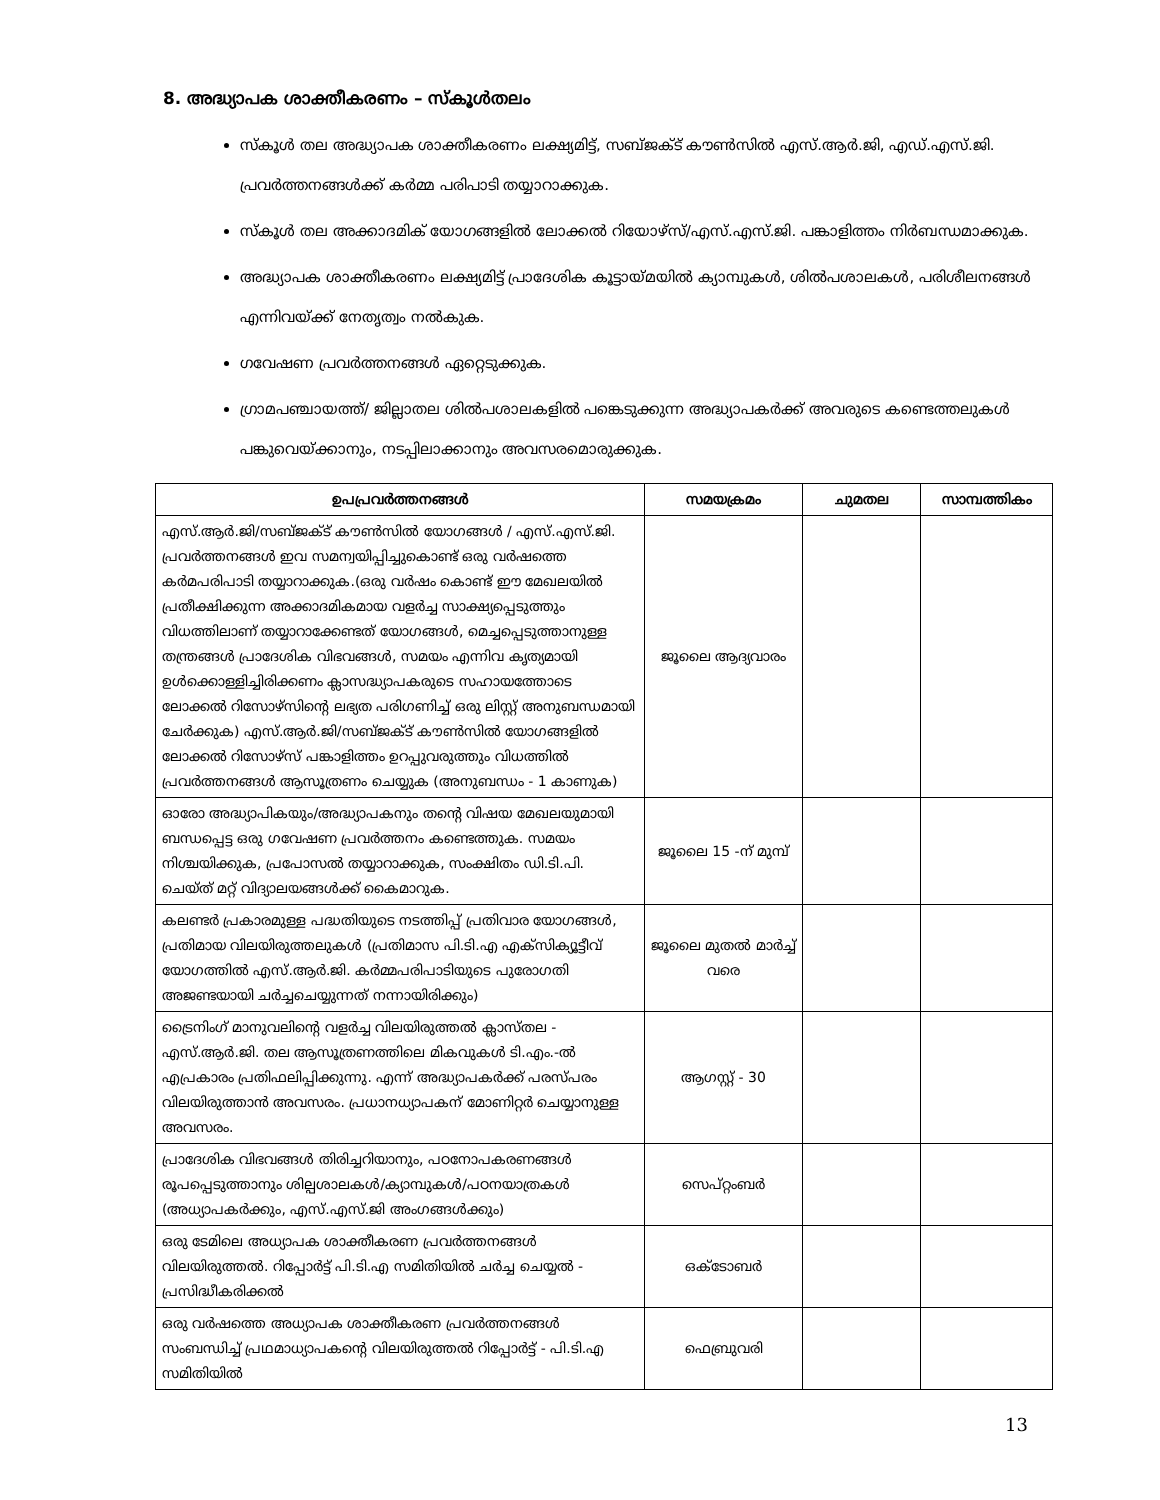8. അദ്ധ്യാപക ശാക്തീകരണം – സ്കൂൾതലം
സ്കൂൾ തല അദ്ധ്യാപക ശാക്തീകരണം ലക്ഷ്യമിട്ട്, സബ്ജക്ട് കൗൺസിൽ എസ്.ആർ.ജി, എഡ്.എസ്.ജി. പ്രവർത്തനങ്ങൾക്ക് കർമ്മ പരിപാടി തയ്യാറാക്കുക.
സ്കൂൾ തല അക്കാദമിക് യോഗങ്ങളിൽ ലോക്കൽ റിയോഴ്സ്/എസ്.എസ്.ജി. പങ്കാളിത്തം നിർബന്ധമാക്കുക.
അദ്ധ്യാപക ശാക്തീകരണം ലക്ഷ്യമിട്ട് പ്രാദേശിക കൂട്ടായ്മയിൽ ക്യാമ്പുകൾ, ശിൽപശാലകൾ, പരിശീലനങ്ങൾ എന്നിവയ്ക്ക് നേതൃത്വം നൽകുക.
ഗവേഷണ പ്രവർത്തനങ്ങൾ ഏറ്റെടുക്കുക.
ഗ്രാമപഞ്ചായത്ത്/ ജില്ലാതല ശിൽപശാലകളിൽ പങ്കെടുക്കുന്ന അദ്ധ്യാപകർക്ക് അവരുടെ കണ്ടെത്തലുകൾ പങ്കുവെയ്ക്കാനും, നടപ്പിലാക്കാനും അവസരമൊരുക്കുക.
| ഉപപ്രവർത്തനങ്ങൾ | സമയക്രമം | ചുമതല | സാമ്പത്തികം |
| --- | --- | --- | --- |
| എസ്.ആർ.ജി/സബ്ജക്ട് കൗൺസിൽ യോഗങ്ങൾ / എസ്.എസ്.ജി. പ്രവർത്തനങ്ങൾ ഇവ സമന്വയിപ്പിച്ചുകൊണ്ട് ഒരു വർഷത്തെ കർമപരിപാടി തയ്യാറാക്കുക.(ഒരു വർഷം കൊണ്ട് ഈ മേഖലയിൽ പ്രതീക്ഷിക്കുന്ന അക്കാദമികമായ വളർച്ച സാക്ഷ്യപ്പെടുത്തും വിധത്തിലാണ് തയ്യാറാക്കേണ്ടത് യോഗങ്ങൾ, മെച്ചപ്പെടുത്താനുള്ള തന്ത്രങ്ങൾ പ്രാദേശിക വിഭവങ്ങൾ, സമയം എന്നിവ കൃത്യമായി ഉൾക്കൊള്ളിച്ചിരിക്കണം ക്ലാസദ്ധ്യാപകരുടെ സഹായത്തോടെ ലോക്കൽ റിസോഴ്സിന്റെ ലഭ്യത പരിഗണിച്ച് ഒരു ലിസ്റ്റ് അനുബന്ധമായി ചേർക്കുക) എസ്.ആർ.ജി/സബ്ജക്ട് കൗൺസിൽ യോഗങ്ങളിൽ ലോക്കൽ റിസോഴ്സ് പങ്കാളിത്തം ഉറപ്പുവരുത്തും വിധത്തിൽ പ്രവർത്തനങ്ങൾ ആസൂത്രണം ചെയ്യുക (അനുബന്ധം - 1 കാണുക) | ജൂലൈ ആദ്യവാരം | | |
| ഓരോ അദ്ധ്യാപികയും/അദ്ധ്യാപകനും തന്റെ വിഷയ മേഖലയുമായി ബന്ധപ്പെട്ട ഒരു ഗവേഷണ പ്രവർത്തനം കണ്ടെത്തുക. സമയം നിശ്ചയിക്കുക, പ്രപോസൽ തയ്യാറാക്കുക, സംക്ഷിതം ഡി.ടി.പി. ചെയ്ത് മറ്റ് വിദ്യാലയങ്ങൾക്ക് കൈമാറുക. | ജൂലൈ 15 -ന് മുമ്പ് | | |
| കലണ്ടർ പ്രകാരമുള്ള പദ്ധതിയുടെ നടത്തിപ്പ് പ്രതിവാര യോഗങ്ങൾ, പ്രതിമായ വിലയിരുത്തലുകൾ (പ്രതിമാസ പി.ടി.എ എക്സിക്യൂട്ടീവ് യോഗത്തിൽ എസ്.ആർ.ജി. കർമ്മപരിപാടിയുടെ പുരോഗതി അജണ്ടയായി ചർച്ചചെയ്യുന്നത് നന്നായിരിക്കും) | ജൂലൈ മുതൽ മാർച്ച് വരെ | | |
| ട്രൈനിംഗ് മാനുവലിന്റെ വളർച്ച വിലയിരുത്തൽ ക്ലാസ്തല - എസ്.ആർ.ജി. തല ആസൂത്രണത്തിലെ മികവുകൾ ടി.എം.-ൽ എപ്രകാരം പ്രതിഫലിപ്പിക്കുന്നു. എന്ന് അദ്ധ്യാപകർക്ക് പരസ്പരം വിലയിരുത്താൻ അവസരം. പ്രധാനധ്യാപകന് മോണിറ്റർ ചെയ്യാനുള്ള അവസരം. | ആഗസ്റ്റ് - 30 | | |
| പ്രാദേശിക വിഭവങ്ങൾ തിരിച്ചറിയാനും, പഠനോപകരണങ്ങൾ രൂപപ്പെടുത്താനും ശില്പശാലകൾ/ക്യാമ്പുകൾ/പഠനയാത്രകൾ (അധ്യാപകർക്കും, എസ്.എസ്.ജി അംഗങ്ങൾക്കും) | സെപ്റ്റംബർ | | |
| ഒരു ടേമിലെ അധ്യാപക ശാക്തീകരണ പ്രവർത്തനങ്ങൾ വിലയിരുത്തൽ. റിപ്പോർട്ട് പി.ടി.എ സമിതിയിൽ ചർച്ച ചെയ്യൽ - പ്രസിദ്ധീകരിക്കൽ | ഒക്ടോബർ | | |
| ഒരു വർഷത്തെ അധ്യാപക ശാക്തീകരണ പ്രവർത്തനങ്ങൾ സംബന്ധിച്ച് പ്രഥമാധ്യാപകന്റെ വിലയിരുത്തൽ റിപ്പോർട്ട് - പി.ടി.എ സമിതിയിൽ | ഫെബ്രുവരി | | |
13